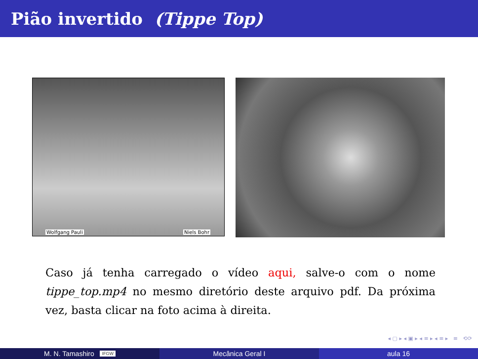Pião invertido (Tippe Top)
Wolfgang Pauli Niels Bohr
Caso já tenha carregado o vídeo aqui, salve-o com o nome tippe_top.mp4 no mesmo diretório deste arquivo pdf. Da próxima vez, basta clicar na foto acima à direita.
◂ ▢ ▸ ◂ ▣ ▸ ◂ ≡ ▸ ◂ ≡ ▸ ≡ ⟲⟳
M. N. Tamashiro IFGW
Mecânica Geral I aula 16